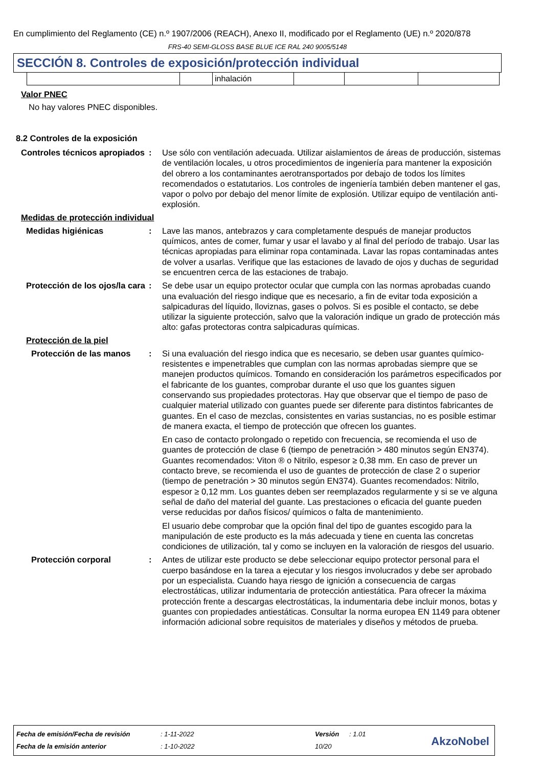En cumplimiento del Reglamento (CE) n.º 1907/2006 (REACH), Anexo II, modificado por el Reglamento (UE) n.º 2020/878
FRS-40 SEMI-GLOSS BASE BLUE ICE RAL 240 9005/5148
SECCIÓN 8. Controles de exposición/protección individual
| | | inhalación | | | |
Valor PNEC
No hay valores PNEC disponibles.
8.2 Controles de la exposición
Controles técnicos apropiados
: Use sólo con ventilación adecuada. Utilizar aislamientos de áreas de producción, sistemas de ventilación locales, u otros procedimientos de ingeniería para mantener la exposición del obrero a los contaminantes aerotransportados por debajo de todos los límites recomendados o estatutarios. Los controles de ingeniería también deben mantener el gas, vapor o polvo por debajo del menor límite de explosión. Utilizar equipo de ventilación anti-explosión.
Medidas de protección individual
Medidas higiénicas : Lave las manos, antebrazos y cara completamente después de manejar productos químicos, antes de comer, fumar y usar el lavabo y al final del período de trabajo. Usar las técnicas apropiadas para eliminar ropa contaminada. Lavar las ropas contaminadas antes de volver a usarlas. Verifique que las estaciones de lavado de ojos y duchas de seguridad se encuentren cerca de las estaciones de trabajo.
Protección de los ojos/la cara
: Se debe usar un equipo protector ocular que cumpla con las normas aprobadas cuando una evaluación del riesgo indique que es necesario, a fin de evitar toda exposición a salpicaduras del líquido, lloviznas, gases o polvos. Si es posible el contacto, se debe utilizar la siguiente protección, salvo que la valoración indique un grado de protección más alto: gafas protectoras contra salpicaduras químicas.
Protección de la piel
Protección de las manos : Si una evaluación del riesgo indica que es necesario, se deben usar guantes químico-resistentes e impenetrables que cumplan con las normas aprobadas siempre que se manejen productos químicos. Tomando en consideración los parámetros especificados por el fabricante de los guantes, comprobar durante el uso que los guantes siguen conservando sus propiedades protectoras. Hay que observar que el tiempo de paso de cualquier material utilizado con guantes puede ser diferente para distintos fabricantes de guantes. En el caso de mezclas, consistentes en varias sustancias, no es posible estimar de manera exacta, el tiempo de protección que ofrecen los guantes.
En caso de contacto prolongado o repetido con frecuencia, se recomienda el uso de guantes de protección de clase 6 (tiempo de penetración > 480 minutos según EN374). Guantes recomendados: Viton ® o Nitrilo, espesor ≥ 0,38 mm. En caso de prever un contacto breve, se recomienda el uso de guantes de protección de clase 2 o superior (tiempo de penetración > 30 minutos según EN374). Guantes recomendados: Nitrilo, espesor ≥ 0,12 mm. Los guantes deben ser reemplazados regularmente y si se ve alguna señal de daño del material del guante. Las prestaciones o eficacia del guante pueden verse reducidas por daños físicos/ químicos o falta de mantenimiento.
El usuario debe comprobar que la opción final del tipo de guantes escogido para la manipulación de este producto es la más adecuada y tiene en cuenta las concretas condiciones de utilización, tal y como se incluyen en la valoración de riesgos del usuario.
Protección corporal : Antes de utilizar este producto se debe seleccionar equipo protector personal para el cuerpo basándose en la tarea a ejecutar y los riesgos involucrados y debe ser aprobado por un especialista. Cuando haya riesgo de ignición a consecuencia de cargas electrostáticas, utilizar indumentaria de protección antiestática. Para ofrecer la máxima protección frente a descargas electrostáticas, la indumentaria debe incluir monos, botas y guantes con propiedades antiestáticas. Consultar la norma europea EN 1149 para obtener información adicional sobre requisitos de materiales y diseños y métodos de prueba.
| Fecha de emisión/Fecha de revisión | : 1-11-2022 | Versión | : 1.01 |
| Fecha de la emisión anterior | : 1-10-2022 | 10/20 | |
AkzoNobel